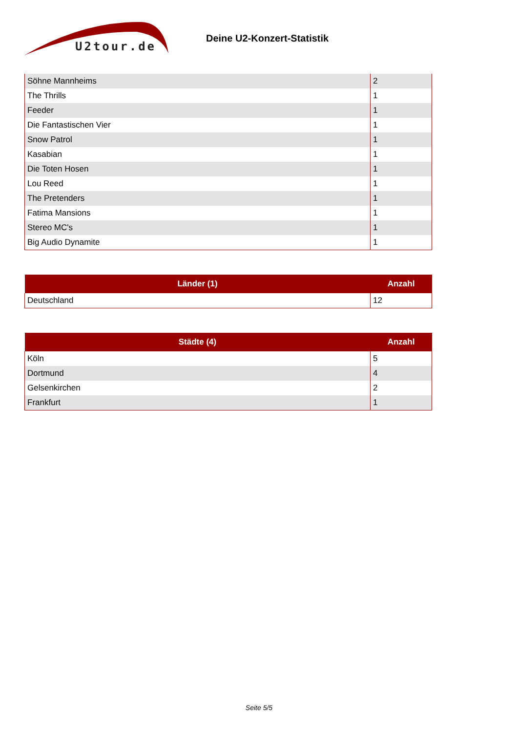U2tour.de
Deine U2-Konzert-Statistik
| Söhne Mannheims | 2 |
| The Thrills | 1 |
| Feeder | 1 |
| Die Fantastischen Vier | 1 |
| Snow Patrol | 1 |
| Kasabian | 1 |
| Die Toten Hosen | 1 |
| Lou Reed | 1 |
| The Pretenders | 1 |
| Fatima Mansions | 1 |
| Stereo MC's | 1 |
| Big Audio Dynamite | 1 |
| Länder (1) | Anzahl |
| --- | --- |
| Deutschland | 12 |
| Städte (4) | Anzahl |
| --- | --- |
| Köln | 5 |
| Dortmund | 4 |
| Gelsenkirchen | 2 |
| Frankfurt | 1 |
Seite 5/5